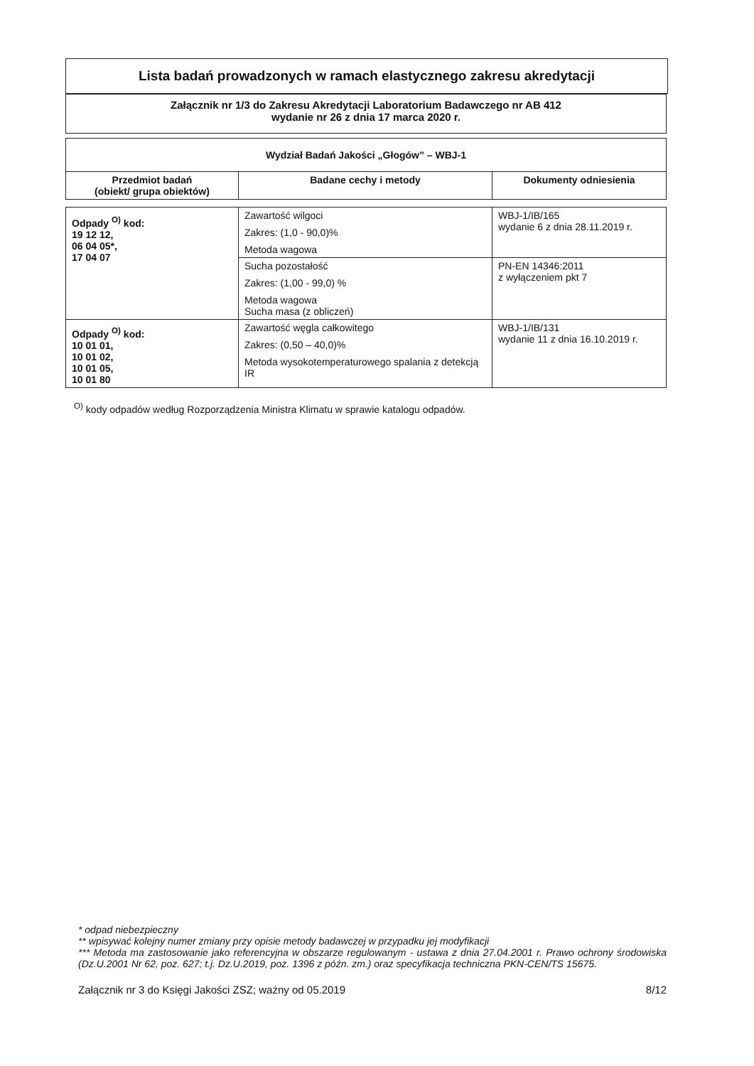Lista badań prowadzonych w ramach elastycznego zakresu akredytacji
Załącznik nr 1/3 do Zakresu Akredytacji Laboratorium Badawczego nr AB 412
wydanie nr 26 z dnia 17 marca 2020 r.
| Wydział Badań Jakości „Głogów” – WBJ-1 | | |
| --- | --- | --- |
| Przedmiot badań (obiekt/ grupa obiektów) | Badane cechy i metody | Dokumenty odniesienia |
| Odpady <sup>O)</sup> kod: 19 12 12, 06 04 05*, 17 04 07 | Zawartość wilgoci Zakres: (1,0 - 90,0)% Metoda wagowa | WBJ-1/IB/165 wydanie 6 z dnia 28.11.2019 r. |
| | Sucha pozostałość Zakres: (1,00 - 99,0) % Metoda wagowa Sucha masa (z obliczeń) | PN-EN 14346:2011 z wyłączeniem pkt 7 |
| Odpady <sup>O)</sup> kod: 10 01 01, 10 01 02, 10 01 05, 10 01 80 | Zawartość węgla całkowitego Zakres: (0,50 – 40,0)% Metoda wysokotemperaturowego spalania z detekcją IR | WBJ-1/IB/131 wydanie 11 z dnia 16.10.2019 r. |
<sup>O)</sup> kody odpadów według Rozporządzenia Ministra Klimatu w sprawie katalogu odpadów.
* odpad niebezpieczny
** wpisywać kolejny numer zmiany przy opisie metody badawczej w przypadku jej modyfikacji
*** Metoda ma zastosowanie jako referencyjna w obszarze regulowanym - ustawa z dnia 27.04.2001 r. Prawo ochrony środowiska (Dz.U.2001 Nr 62, poz. 627; t.j. Dz.U.2019, poz. 1396 z późn. zm.) oraz specyfikacja techniczna PKN-CEN/TS 15675.
Załącznik nr 3 do Księgi Jakości ZSZ; ważny od 05.2019 8/12